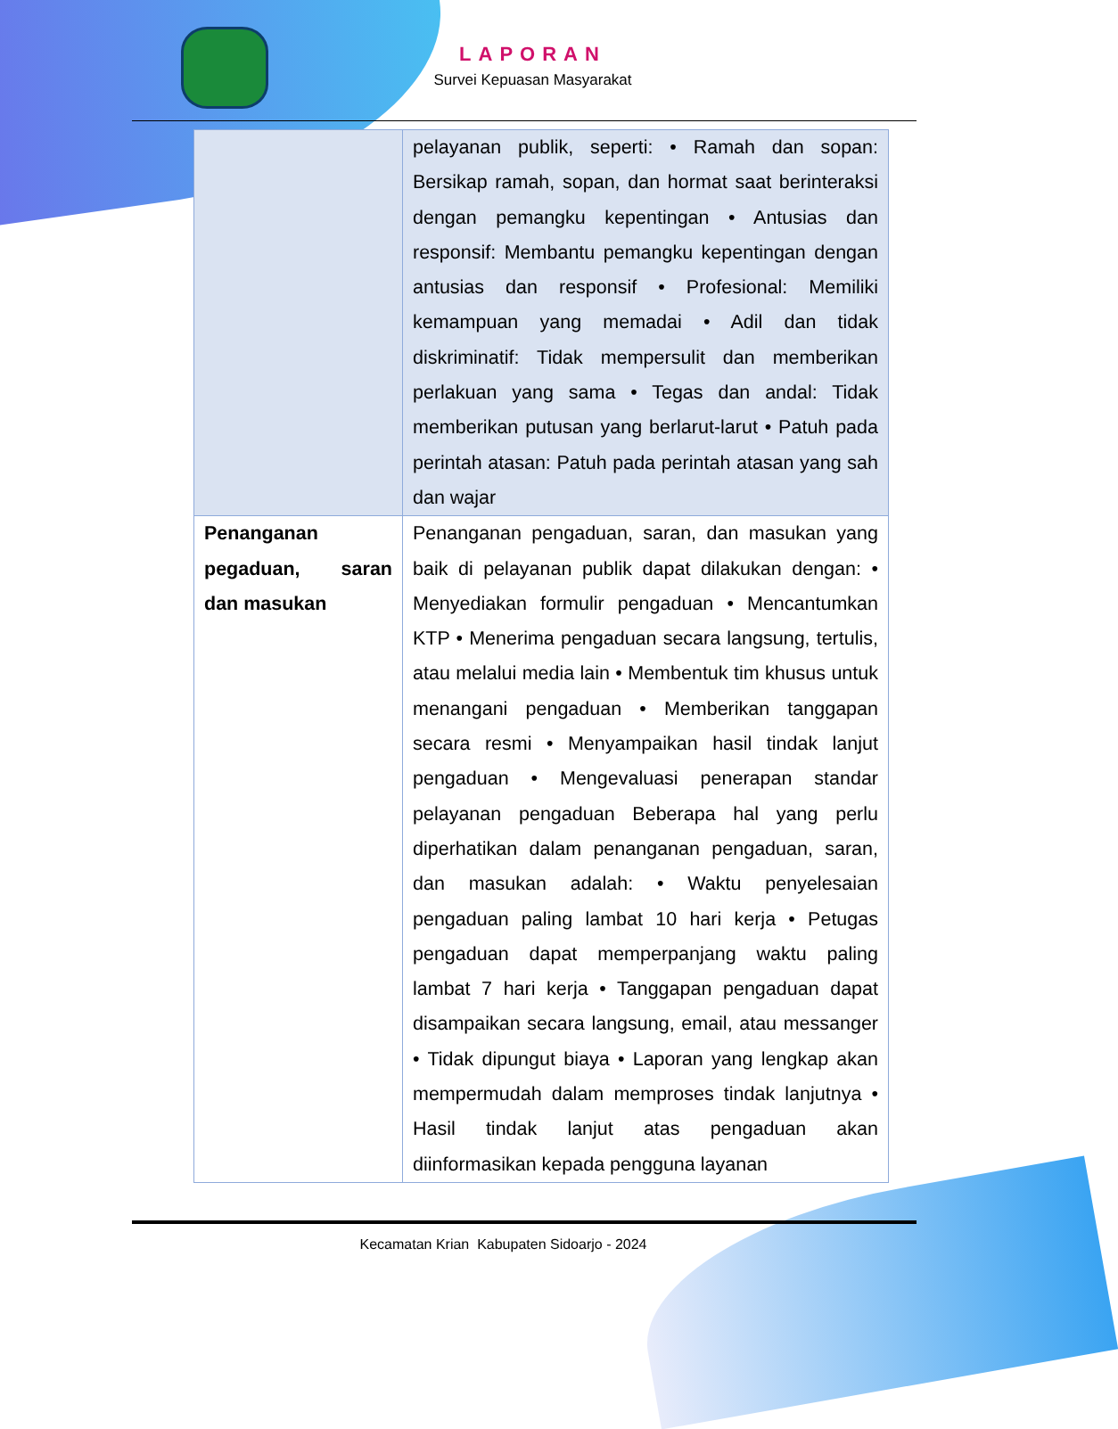LAPORAN
Survei Kepuasan Masyarakat
| | pelayanan publik, seperti: • Ramah dan sopan: Bersikap ramah, sopan, dan hormat saat berinteraksi dengan pemangku kepentingan • Antusias dan responsif: Membantu pemangku kepentingan dengan antusias dan responsif • Profesional: Memiliki kemampuan yang memadai • Adil dan tidak diskriminatif: Tidak mempersulit dan memberikan perlakuan yang sama • Tegas dan andal: Tidak memberikan putusan yang berlarut-larut • Patuh pada perintah atasan: Patuh pada perintah atasan yang sah dan wajar |
| Penanganan pegaduan, saran dan masukan | Penanganan pengaduan, saran, dan masukan yang baik di pelayanan publik dapat dilakukan dengan: • Menyediakan formulir pengaduan • Mencantumkan KTP • Menerima pengaduan secara langsung, tertulis, atau melalui media lain • Membentuk tim khusus untuk menangani pengaduan • Memberikan tanggapan secara resmi • Menyampaikan hasil tindak lanjut pengaduan • Mengevaluasi penerapan standar pelayanan pengaduan Beberapa hal yang perlu diperhatikan dalam penanganan pengaduan, saran, dan masukan adalah: • Waktu penyelesaian pengaduan paling lambat 10 hari kerja • Petugas pengaduan dapat memperpanjang waktu paling lambat 7 hari kerja • Tanggapan pengaduan dapat disampaikan secara langsung, email, atau messanger • Tidak dipungut biaya • Laporan yang lengkap akan mempermudah dalam memproses tindak lanjutnya • Hasil tindak lanjut atas pengaduan akan diinformasikan kepada pengguna layanan |
Kecamatan Krian Kabupaten Sidoarjo - 2024